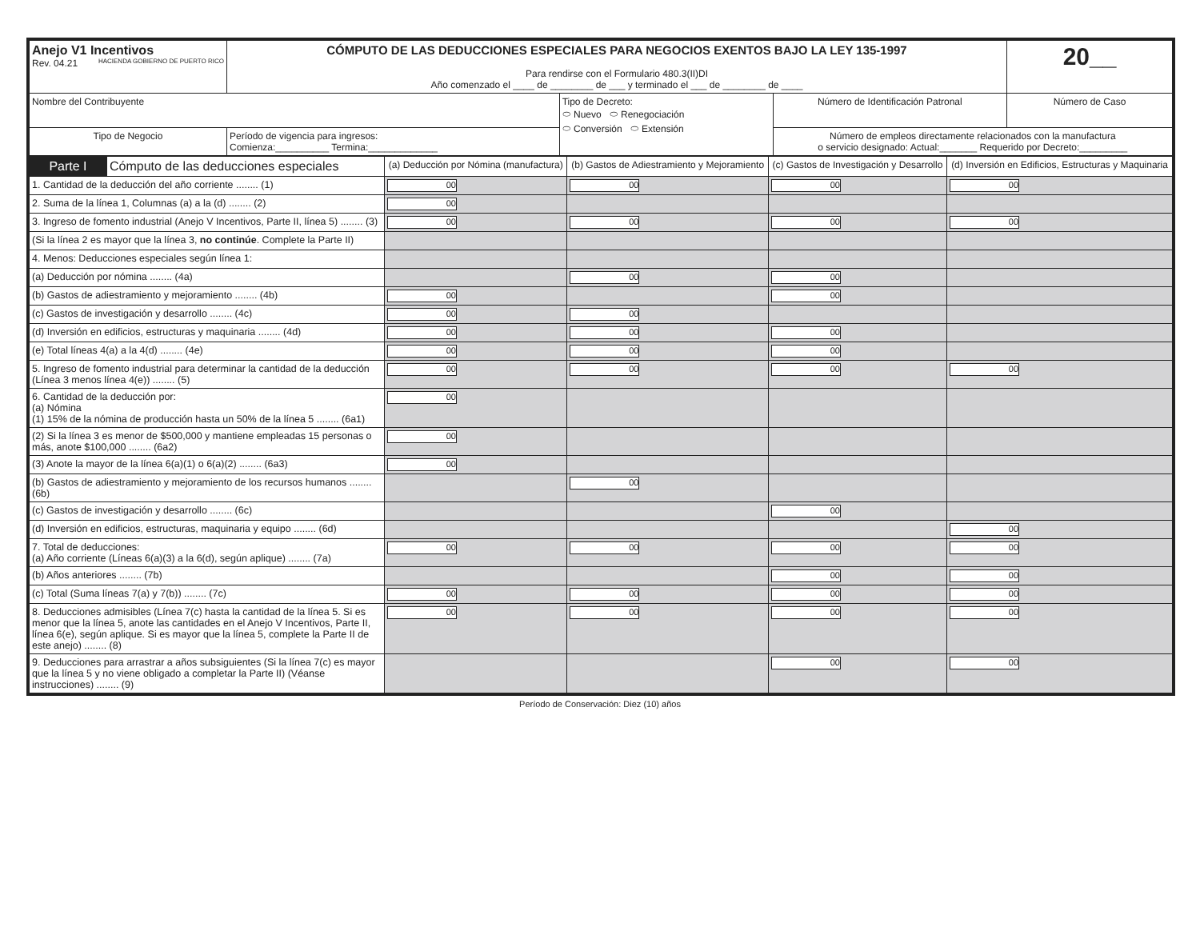| Anejo V1 Incentivos Rev. 04.21 HACIENDA GOBIERNO DE PUERTO RICO | CÓMPUTO DE LAS DEDUCCIONES ESPECIALES PARA NEGOCIOS EXENTOS BAJO LA LEY 135-1997 Para rendirse con el Formulario 480.3(II)DI Año comenzado el ____ de ________ de ___ y terminado el ___ de ________ de ____ | | | 20__ |
| Nombre del Contribuyente | | Tipo de Decreto: ⬭ Nuevo ⬭ Renegociación ⬭ Conversión ⬭ Extensión | Número de Identificación Patronal | Número de Caso |
| Tipo de Negocio | Período de vigencia para ingresos: Comienza:__________ Termina:_____________ | | Número de empleos directamente relacionados con la manufactura o servicio designado: Actual:_______ Requerido por Decreto:_________ | |
| Parte I | Cómputo de las deducciones especiales | (a) Deducción por Nómina (manufactura) | (b) Gastos de Adiestramiento y Mejoramiento | (c) Gastos de Investigación y Desarrollo | (d) Inversión en Edificios, Estructuras y Maquinaria |
| --- | --- | --- | --- | --- | --- |
| 1. Cantidad de la deducción del año corriente ........ (1) | | 00 | 00 | 00 | 00 |
| 2. Suma de la línea 1, Columnas (a) a la (d) ........ (2) | | 00 | | | |
| 3. Ingreso de fomento industrial (Anejo V Incentivos, Parte II, línea 5) ........ (3) | | 00 | 00 | 00 | 00 |
| (Si la línea 2 es mayor que la línea 3, no continúe . Complete la Parte II) | | | | | |
| 4. Menos: Deducciones especiales según línea 1: | | | | | |
| (a) Deducción por nómina ........ (4a) | | | 00 | 00 | |
| (b) Gastos de adiestramiento y mejoramiento ........ (4b) | | 00 | | 00 | |
| (c) Gastos de investigación y desarrollo ........ (4c) | | 00 | 00 | | |
| (d) Inversión en edificios, estructuras y maquinaria ........ (4d) | | 00 | 00 | 00 | |
| (e) Total líneas 4(a) a la 4(d) ........ (4e) | | 00 | 00 | 00 | |
| 5. Ingreso de fomento industrial para determinar la cantidad de la deducción (Línea 3 menos línea 4(e)) ........ (5) | | 00 | 00 | 00 | 00 |
| 6. Cantidad de la deducción por: (a) Nómina (1) 15% de la nómina de producción hasta un 50% de la línea 5 ........ (6a1) | | 00 | | | |
| (2) Si la línea 3 es menor de $500,000 y mantiene empleadas 15 personas o más, anote $100,000 ........ (6a2) | | 00 | | | |
| (3) Anote la mayor de la línea 6(a)(1) o 6(a)(2) ........ (6a3) | | 00 | | | |
| (b) Gastos de adiestramiento y mejoramiento de los recursos humanos ........ (6b) | | | 00 | | |
| (c) Gastos de investigación y desarrollo ........ (6c) | | | | 00 | |
| (d) Inversión en edificios, estructuras, maquinaria y equipo ........ (6d) | | | | | 00 |
| 7. Total de deducciones: (a) Año corriente (Líneas 6(a)(3) a la 6(d), según aplique) ........ (7a) | | 00 | 00 | 00 | 00 |
| (b) Años anteriores ........ (7b) | | | | 00 | 00 |
| (c) Total (Suma líneas 7(a) y 7(b)) ........ (7c) | | 00 | 00 | 00 | 00 |
| 8. Deducciones admisibles (Línea 7(c) hasta la cantidad de la línea 5. Si es menor que la línea 5, anote las cantidades en el Anejo V Incentivos, Parte II, línea 6(e), según aplique. Si es mayor que la línea 5, complete la Parte II de este anejo) ........ (8) | | 00 | 00 | 00 | 00 |
| 9. Deducciones para arrastrar a años subsiguientes (Si la línea 7(c) es mayor que la línea 5 y no viene obligado a completar la Parte II) (Véanse instrucciones) ........ (9) | | | | 00 | 00 |
Período de Conservación: Diez (10) años